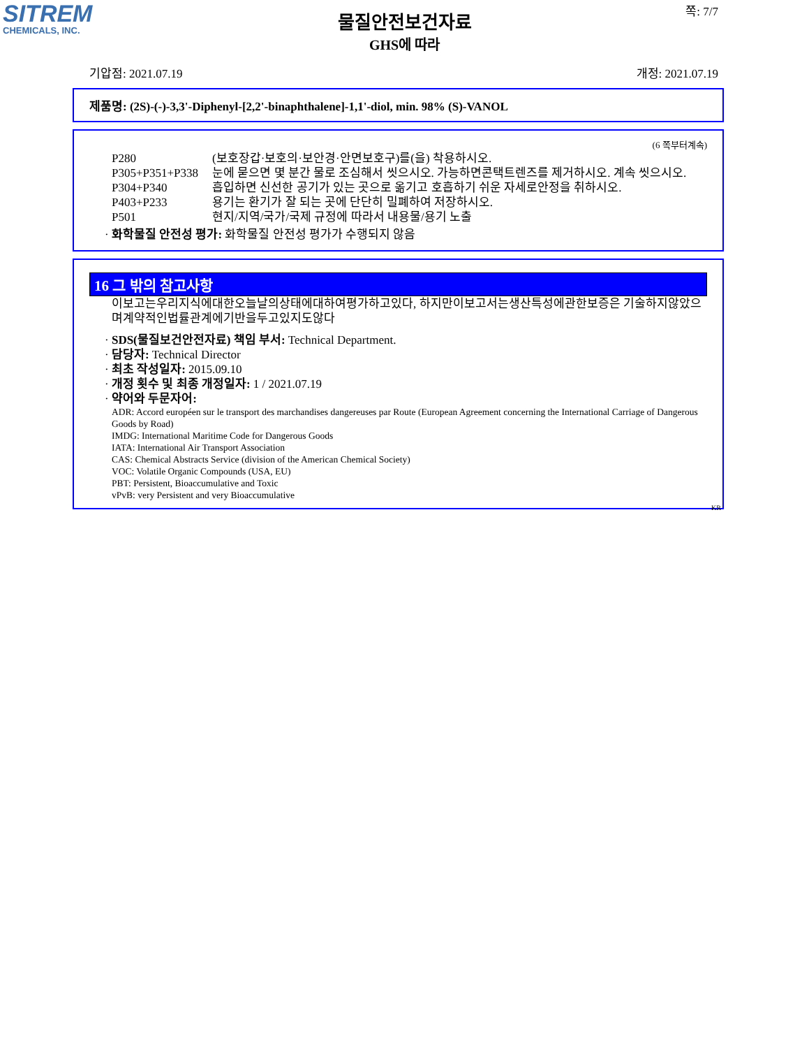SITREM
CHEMICALS, INC.
쪽: 7/7
물질안전보건자료
GHS에 따라
기압점: 2021.07.19 개정: 2021.07.19
제품명: (2S)-(-)-3,3'-Diphenyl-[2,2'-binaphthalene]-1,1'-diol, min. 98% (S)-VANOL
(6 쪽부터계속)
P280 (보호장갑·보호의·보안경·안면보호구)를(을) 착용하시오.
P305+P351+P338 눈에 묻으면 몇 분간 물로 조심해서 씻으시오. 가능하면콘택트렌즈를 제거하시오. 계속 씻으시오.
P304+P340 흡입하면 신선한 공기가 있는 곳으로 옮기고 호흡하기 쉬운 자세로안정을 취하시오.
P403+P233 용기는 환기가 잘 되는 곳에 단단히 밀폐하여 저장하시오.
P501 현지/지역/국가/국제 규정에 따라서 내용물/용기 노출
· 화학물질 안전성 평가: 화학물질 안전성 평가가 수행되지 않음
16 그 밖의 참고사항
이보고는우리지식에대한오늘날의상태에대하여평가하고있다, 하지만이보고서는생산특성에관한보증은 기술하지않았으며계약적인법률관계에기반을두고있지도않다
· SDS(물질보건안전자료) 책임 부서: Technical Department.
· 담당자: Technical Director
· 최초 작성일자: 2015.09.10
· 개정 횟수 및 최종 개정일자: 1 / 2021.07.19
· 약어와 두문자어:
ADR: Accord européen sur le transport des marchandises dangereuses par Route (European Agreement concerning the International Carriage of Dangerous Goods by Road)
IMDG: International Maritime Code for Dangerous Goods
IATA: International Air Transport Association
CAS: Chemical Abstracts Service (division of the American Chemical Society)
VOC: Volatile Organic Compounds (USA, EU)
PBT: Persistent, Bioaccumulative and Toxic
vPvB: very Persistent and very Bioaccumulative
KR